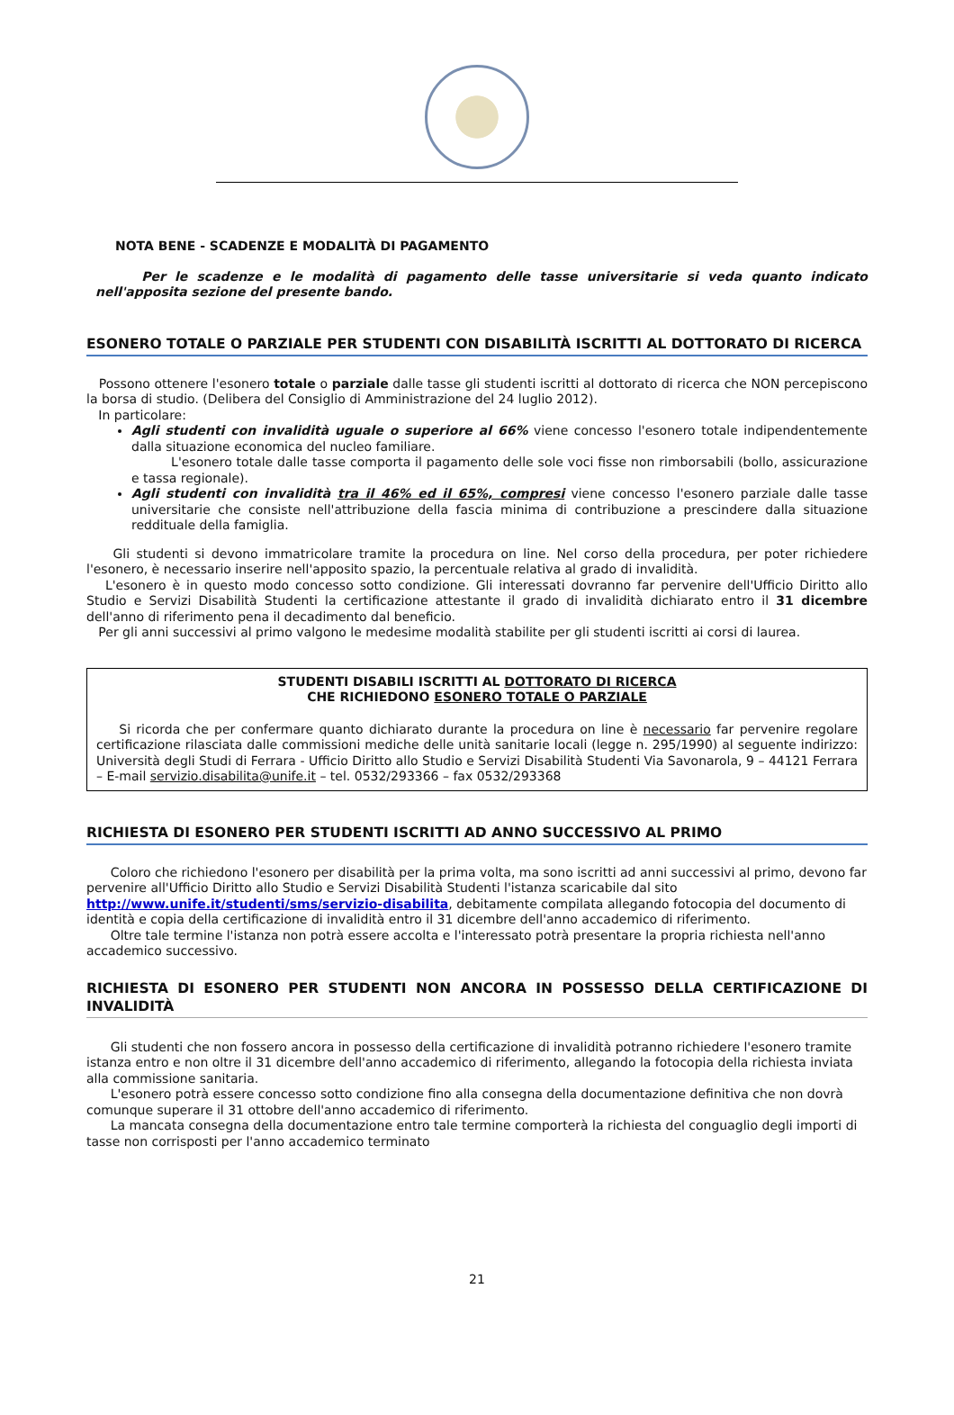NOTA BENE - SCADENZE E MODALITÀ DI PAGAMENTO
Per le scadenze e le modalità di pagamento delle tasse universitarie si veda quanto indicato nell'apposita sezione del presente bando.
ESONERO TOTALE O PARZIALE PER STUDENTI CON DISABILITÀ ISCRITTI AL DOTTORATO DI RICERCA
Possono ottenere l'esonero totale o parziale dalle tasse gli studenti iscritti al dottorato di ricerca che NON percepiscono la borsa di studio. (Delibera del Consiglio di Amministrazione del 24 luglio 2012).
In particolare:
Agli studenti con invalidità uguale o superiore al 66% viene concesso l'esonero totale indipendentemente dalla situazione economica del nucleo familiare.
L'esonero totale dalle tasse comporta il pagamento delle sole voci fisse non rimborsabili (bollo, assicurazione e tassa regionale).
Agli studenti con invalidità tra il 46% ed il 65%, compresi viene concesso l'esonero parziale dalle tasse universitarie che consiste nell'attribuzione della fascia minima di contribuzione a prescindere dalla situazione reddituale della famiglia.
Gli studenti si devono immatricolare tramite la procedura on line. Nel corso della procedura, per poter richiedere l'esonero, è necessario inserire nell'apposito spazio, la percentuale relativa al grado di invalidità.
L'esonero è in questo modo concesso sotto condizione. Gli interessati dovranno far pervenire dell'Ufficio Diritto allo Studio e Servizi Disabilità Studenti la certificazione attestante il grado di invalidità dichiarato entro il 31 dicembre dell'anno di riferimento pena il decadimento dal beneficio.
Per gli anni successivi al primo valgono le medesime modalità stabilite per gli studenti iscritti ai corsi di laurea.
STUDENTI DISABILI ISCRITTI AL DOTTORATO DI RICERCA
CHE RICHIEDONO ESONERO TOTALE O PARZIALE
Si ricorda che per confermare quanto dichiarato durante la procedura on line è necessario far pervenire regolare certificazione rilasciata dalle commissioni mediche delle unità sanitarie locali (legge n. 295/1990) al seguente indirizzo: Università degli Studi di Ferrara - Ufficio Diritto allo Studio e Servizi Disabilità Studenti Via Savonarola, 9 – 44121 Ferrara – E-mail servizio.disabilita@unife.it – tel. 0532/293366 – fax 0532/293368
RICHIESTA DI ESONERO PER STUDENTI ISCRITTI AD ANNO SUCCESSIVO AL PRIMO
Coloro che richiedono l'esonero per disabilità per la prima volta, ma sono iscritti ad anni successivi al primo, devono far pervenire all'Ufficio Diritto allo Studio e Servizi Disabilità Studenti l'istanza scaricabile dal sito http://www.unife.it/studenti/sms/servizio-disabilita, debitamente compilata allegando fotocopia del documento di identità e copia della certificazione di invalidità entro il 31 dicembre dell'anno accademico di riferimento.
Oltre tale termine l'istanza non potrà essere accolta e l'interessato potrà presentare la propria richiesta nell'anno accademico successivo.
RICHIESTA DI ESONERO PER STUDENTI NON ANCORA IN POSSESSO DELLA CERTIFICAZIONE DI INVALIDITÀ
Gli studenti che non fossero ancora in possesso della certificazione di invalidità potranno richiedere l'esonero tramite istanza entro e non oltre il 31 dicembre dell'anno accademico di riferimento, allegando la fotocopia della richiesta inviata alla commissione sanitaria.
L'esonero potrà essere concesso sotto condizione fino alla consegna della documentazione definitiva che non dovrà comunque superare il 31 ottobre dell'anno accademico di riferimento.
La mancata consegna della documentazione entro tale termine comporterà la richiesta del conguaglio degli importi di tasse non corrisposti per l'anno accademico terminato
21